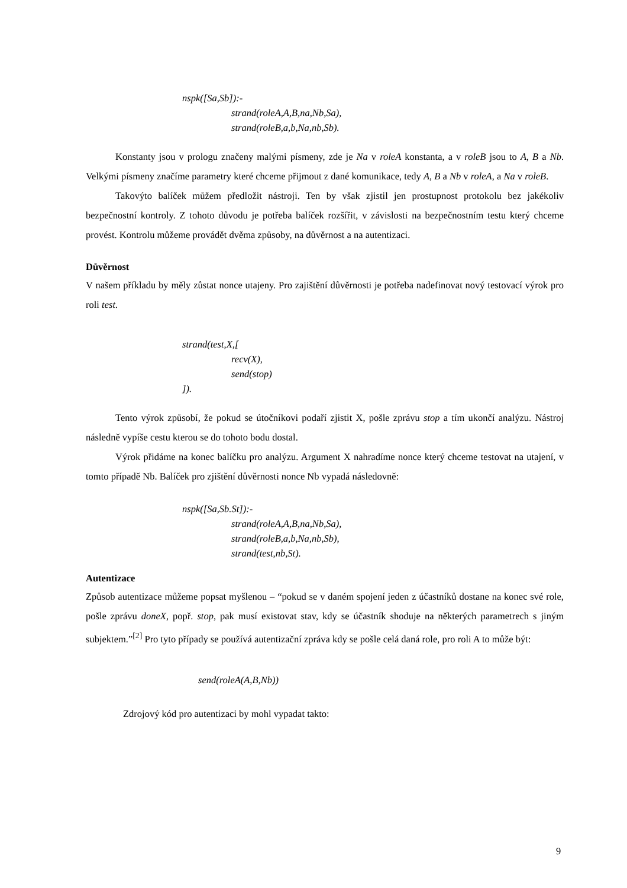nspk([Sa,Sb]):-
strand(roleA,A,B,na,Nb,Sa),
strand(roleB,a,b,Na,nb,Sb).
Konstanty jsou v prologu značeny malými písmeny, zde je Na v roleA konstanta, a v roleB jsou to A, B a Nb. Velkými písmeny značíme parametry které chceme přijmout z dané komunikace, tedy A, B a Nb v roleA, a Na v roleB.
Takovýto balíček můžem předložit nástroji. Ten by však zjistil jen prostupnost protokolu bez jakékoliv bezpečnostní kontroly. Z tohoto důvodu je potřeba balíček rozšířit, v závislosti na bezpečnostním testu který chceme provést. Kontrolu můžeme provádět dvěma způsoby, na důvěrnost a na autentizaci.
Důvěrnost
V našem příkladu by měly zůstat nonce utajeny. Pro zajištění důvěrnosti je potřeba nadefinovat nový testovací výrok pro roli test.
strand(test,X,[
recv(X),
send(stop)
]).
Tento výrok způsobí, že pokud se útočníkovi podaří zjistit X, pošle zprávu stop a tím ukončí analýzu. Nástroj následně vypíše cestu kterou se do tohoto bodu dostal.
Výrok přidáme na konec balíčku pro analýzu. Argument X nahradíme nonce který chceme testovat na utajení, v tomto případě Nb. Balíček pro zjištění důvěrnosti nonce Nb vypadá následovně:
nspk([Sa,Sb.St]):-
strand(roleA,A,B,na,Nb,Sa),
strand(roleB,a,b,Na,nb,Sb),
strand(test,nb,St).
Autentizace
Způsob autentizace můžeme popsat myšlenou – “pokud se v daném spojení jeden z účastníků dostane na konec své role, pošle zprávu doneX, popř. stop, pak musí existovat stav, kdy se účastník shoduje na některých parametrech s jiným subjektem.”<sup>[2]</sup> Pro tyto případy se používá autentizační zpráva kdy se pošle celá daná role, pro roli A to může být:
send(roleA(A,B,Nb))
Zdrojový kód pro autentizaci by mohl vypadat takto:
9